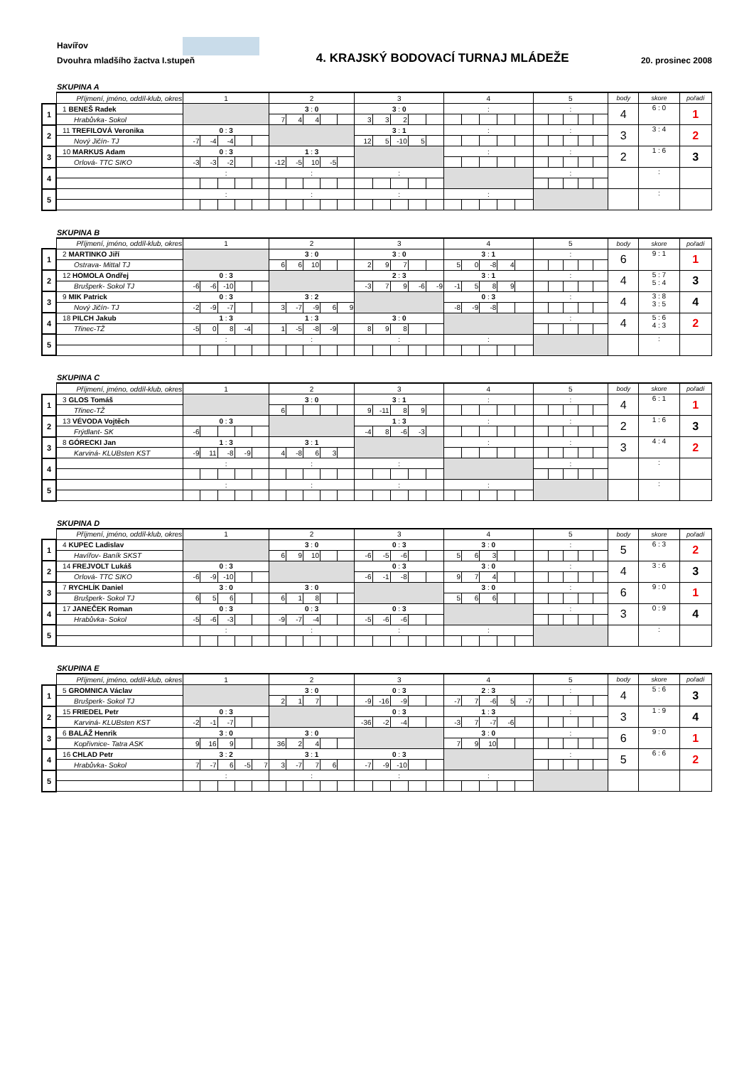Havířov
Dvouhra mladšího žactva I.stupeň
4. KRAJSKÝ BODOVACÍ TURNAJ MLÁDEŽE
20. prosinec 2008
SKUPINA A
| | Příjmení, jméno, oddíl-klub, okres | 1 | | | | | 2 | | | | | 3 | | | | | 4 | | | | | 5 | | | | | body | skore | pořadí |
| --- | --- | --- | --- | --- | --- | --- | --- | --- | --- | --- | --- | --- | --- | --- | --- | --- | --- | --- | --- | --- | --- | --- | --- | --- | --- | --- | --- | --- | --- |
| 1 | 1 BENEŠ Radek | | | | | | 3 : 0 | | | | | 3 : 0 | | | | | : | | | | | : | | | | | 4 | 6 : 0 | 1 |
| | Hrabůvka- Sokol | | | | | | 7 | 4 | 4 | | | 3 | 3 | 2 | | | | | | | | | | | | | | | |
| 2 | 11 TREFILOVÁ Veronika | 0 : 3 | | | | | | | | | | 3 : 1 | | | | | : | | | | | : | | | | | 3 | 3 : 4 | 2 |
| | Nový Jičín- TJ | -7 | -4 | -4 | | | | | | | | 12 | 5 | -10 | 5 | | | | | | | | | | | | | | |
| 3 | 10 MARKUS Adam | 0 : 3 | | | | | 1 : 3 | | | | | | | | | | : | | | | | : | | | | | 2 | 1 : 6 | 3 |
| | Orlová- TTC SIKO | -3 | -3 | -2 | | | -12 | -5 | 10 | -5 | | | | | | | | | | | | | | | | | | | |
| 4 | | : | | | | | : | | | | | : | | | | | | | | | | : | | | | | | : | |
| 5 | | : | | | | | : | | | | | : | | | | | : | | | | | | | | | | | : | |
SKUPINA B
| | Příjmení, jméno, oddíl-klub, okres | 1 | | | | | 2 | | | | | 3 | | | | | 4 | | | | | 5 | | | | | body | skore | pořadí |
| --- | --- | --- | --- | --- | --- | --- | --- | --- | --- | --- | --- | --- | --- | --- | --- | --- | --- | --- | --- | --- | --- | --- | --- | --- | --- | --- | --- | --- | --- |
| 1 | 2 MARTINKO Jiří | | | | | | 3 : 0 | | | | | 3 : 0 | | | | | 3 : 1 | | | | | : | | | | | 6 | 9 : 1 | 1 |
| | Ostrava- Mittal TJ | | | | | | 6 | 6 | 10 | | | 2 | 9 | 7 | | | 5 | 0 | -8 | 4 | | | | | | | | | |
| 2 | 12 HOMOLA Ondřej | 0 : 3 | | | | | | | | | | 2 : 3 | | | | | 3 : 1 | | | | | : | | | | | 4 | 5 : 7 5 : 4 | 3 |
| | Brušperk- Sokol TJ | -6 | -6 | -10 | | | | | | | | -3 | 7 | 9 | -6 | -9 | -1 | 5 | 8 | 9 | | | | | | | | | |
| 3 | 9 MIK Patrick | 0 : 3 | | | | | 3 : 2 | | | | | | | | | | 0 : 3 | | | | | : | | | | | 4 | 3 : 8 3 : 5 | 4 |
| | Nový Jičín- TJ | -2 | -9 | -7 | | | 3 | -7 | -9 | 6 | 9 | | | | | | -8 | -9 | -8 | | | | | | | | | | |
| 4 | 18 PILCH Jakub | 1 : 3 | | | | | 1 : 3 | | | | | 3 : 0 | | | | | | | | | | : | | | | | 4 | 5 : 6 4 : 3 | 2 |
| | Třinec-TŽ | -5 | 0 | 8 | -4 | | 1 | -5 | -8 | -9 | | 8 | 9 | 8 | | | | | | | | | | | | | | | |
| 5 | | : | | | | | : | | | | | : | | | | | : | | | | | | | | | | | : | |
SKUPINA C
| | Příjmení, jméno, oddíl-klub, okres | 1 | | | | | 2 | | | | | 3 | | | | | 4 | | | | | 5 | | | | | body | skore | pořadí |
| --- | --- | --- | --- | --- | --- | --- | --- | --- | --- | --- | --- | --- | --- | --- | --- | --- | --- | --- | --- | --- | --- | --- | --- | --- | --- | --- | --- | --- | --- |
| 1 | 3 GLOS Tomáš | | | | | | 3 : 0 | | | | | 3 : 1 | | | | | : | | | | | : | | | | | 4 | 6 : 1 | 1 |
| | Třinec-TŽ | | | | | | 6 | | | | | 9 | -11 | 8 | 9 | | | | | | | | | | | | | | |
| 2 | 13 VÉVODA Vojtěch | 0 : 3 | | | | | | | | | | 1 : 3 | | | | | : | | | | | : | | | | | 2 | 1 : 6 | 3 |
| | Frýdlant- SK | -6 | | | | | | | | | | -4 | 8 | -6 | -3 | | | | | | | | | | | | | | |
| 3 | 8 GÓRECKI Jan | 1 : 3 | | | | | 3 : 1 | | | | | | | | | | : | | | | | : | | | | | 3 | 4 : 4 | 2 |
| | Karviná- KLUBsten KST | -9 | 11 | -8 | -9 | | 4 | -8 | 6 | 3 | | | | | | | | | | | | | | | | | | | |
| 4 | | : | | | | | : | | | | | : | | | | | | | | | | : | | | | | | : | |
| 5 | | : | | | | | : | | | | | : | | | | | : | | | | | | | | | | | : | |
SKUPINA D
| | Příjmení, jméno, oddíl-klub, okres | 1 | | | | | 2 | | | | | 3 | | | | | 4 | | | | | 5 | | | | | body | skore | pořadí |
| --- | --- | --- | --- | --- | --- | --- | --- | --- | --- | --- | --- | --- | --- | --- | --- | --- | --- | --- | --- | --- | --- | --- | --- | --- | --- | --- | --- | --- | --- |
| 1 | 4 KUPEC Ladislav | | | | | | 3 : 0 | | | | | 0 : 3 | | | | | 3 : 0 | | | | | : | | | | | 5 | 6 : 3 | 2 |
| | Havířov- Baník SKST | | | | | | 6 | 9 | 10 | | | -6 | -5 | -6 | | | 5 | 6 | 3 | | | | | | | | | | |
| 2 | 14 FREJVOLT Lukáš | 0 : 3 | | | | | | | | | | 0 : 3 | | | | | 3 : 0 | | | | | : | | | | | 4 | 3 : 6 | 3 |
| | Orlová- TTC SIKO | -6 | -9 | -10 | | | | | | | | -6 | -1 | -8 | | | 9 | 7 | 4 | | | | | | | | | | |
| 3 | 7 RYCHLÍK Daniel | 3 : 0 | | | | | 3 : 0 | | | | | | | | | | 3 : 0 | | | | | : | | | | | 6 | 9 : 0 | 1 |
| | Brušperk- Sokol TJ | 6 | 5 | 6 | | | 6 | 1 | 8 | | | | | | | | 5 | 6 | 6 | | | | | | | | | | |
| 4 | 17 JANEČEK Roman | 0 : 3 | | | | | 0 : 3 | | | | | 0 : 3 | | | | | | | | | | : | | | | | 3 | 0 : 9 | 4 |
| | Hrabůvka- Sokol | -5 | -6 | -3 | | | -9 | -7 | -4 | | | -5 | -6 | -6 | | | | | | | | | | | | | | | |
| 5 | | : | | | | | : | | | | | : | | | | | : | | | | | | | | | | | : | |
SKUPINA E
| | Příjmení, jméno, oddíl-klub, okres | 1 | | | | | 2 | | | | | 3 | | | | | 4 | | | | | 5 | | | | | body | skore | pořadí |
| --- | --- | --- | --- | --- | --- | --- | --- | --- | --- | --- | --- | --- | --- | --- | --- | --- | --- | --- | --- | --- | --- | --- | --- | --- | --- | --- | --- | --- | --- |
| 1 | 5 GROMNICA Václav | | | | | | 3 : 0 | | | | | 0 : 3 | | | | | 2 : 3 | | | | | : | | | | | 4 | 5 : 6 | 3 |
| | Brušperk- Sokol TJ | | | | | | 2 | 1 | 7 | | | -9 | -16 | -9 | | | -7 | 7 | -6 | 5 | -7 | | | | | | | | |
| 2 | 15 FRIEDEL Petr | 0 : 3 | | | | | | | | | | 0 : 3 | | | | | 1 : 3 | | | | | : | | | | | 3 | 1 : 9 | 4 |
| | Karviná- KLUBsten KST | -2 | -1 | -7 | | | | | | | | -36 | -2 | -4 | | | -3 | 7 | -7 | -6 | | | | | | | | | |
| 3 | 6 BALÁŽ Henrik | 3 : 0 | | | | | 3 : 0 | | | | | | | | | | 3 : 0 | | | | | : | | | | | 6 | 9 : 0 | 1 |
| | Kopřivnice- Tatra ASK | 9 | 16 | 9 | | | 36 | 2 | 4 | | | | | | | | 7 | 9 | 10 | | | | | | | | | | |
| 4 | 16 CHLAD Petr | 3 : 2 | | | | | 3 : 1 | | | | | 0 : 3 | | | | | | | | | | : | | | | | 5 | 6 : 6 | 2 |
| | Hrabůvka- Sokol | 7 | -7 | 6 | -5 | 7 | 3 | -7 | 7 | 6 | | -7 | -9 | -10 | | | | | | | | | | | | | | | |
| 5 | | : | | | | | : | | | | | : | | | | | : | | | | | | | | | | | | |